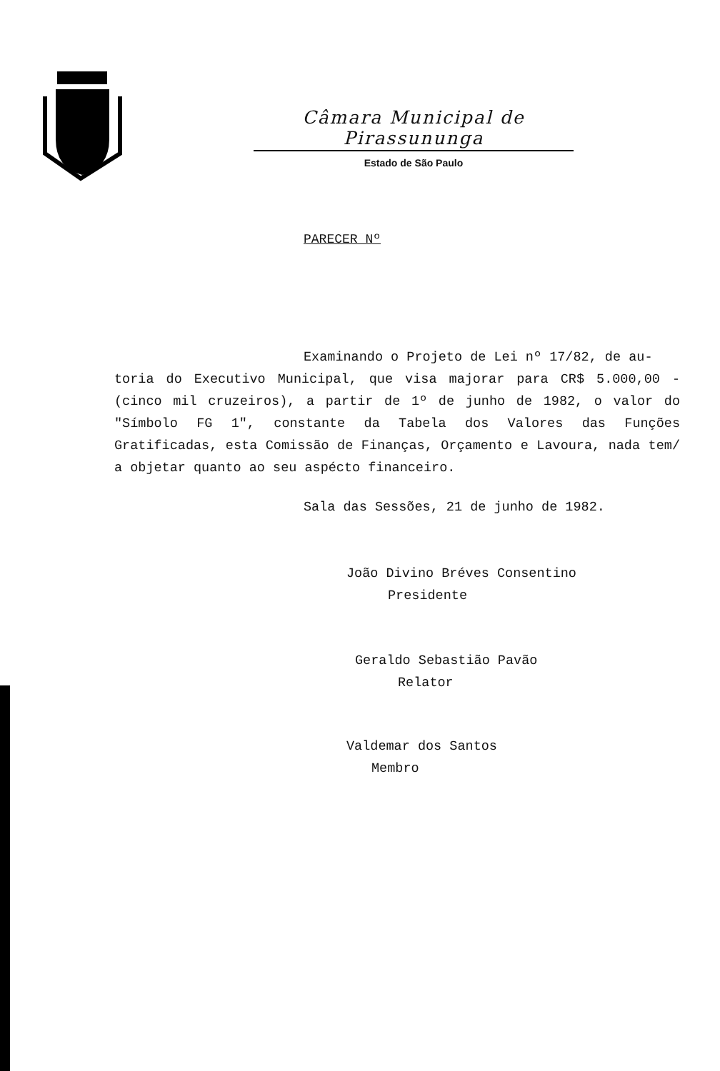Câmara Municipal de Pirassununga
Estado de São Paulo
PARECER Nº
Examinando o Projeto de Lei nº 17/82, de au-
toria do Executivo Municipal, que visa majorar para CR$ 5.000,00 - (cinco mil cruzeiros), a partir de 1º de junho de 1982, o valor do "Símbolo FG 1", constante da Tabela dos Valores das Funções Gratificadas, esta Comissão de Finanças, Orçamento e Lavoura, nada tem/ a objetar quanto ao seu aspécto financeiro.
Sala das Sessões, 21 de junho de 1982.
João Divino Bréves Consentino
Presidente
Geraldo Sebastião Pavão
Relator
Valdemar dos Santos
Membro